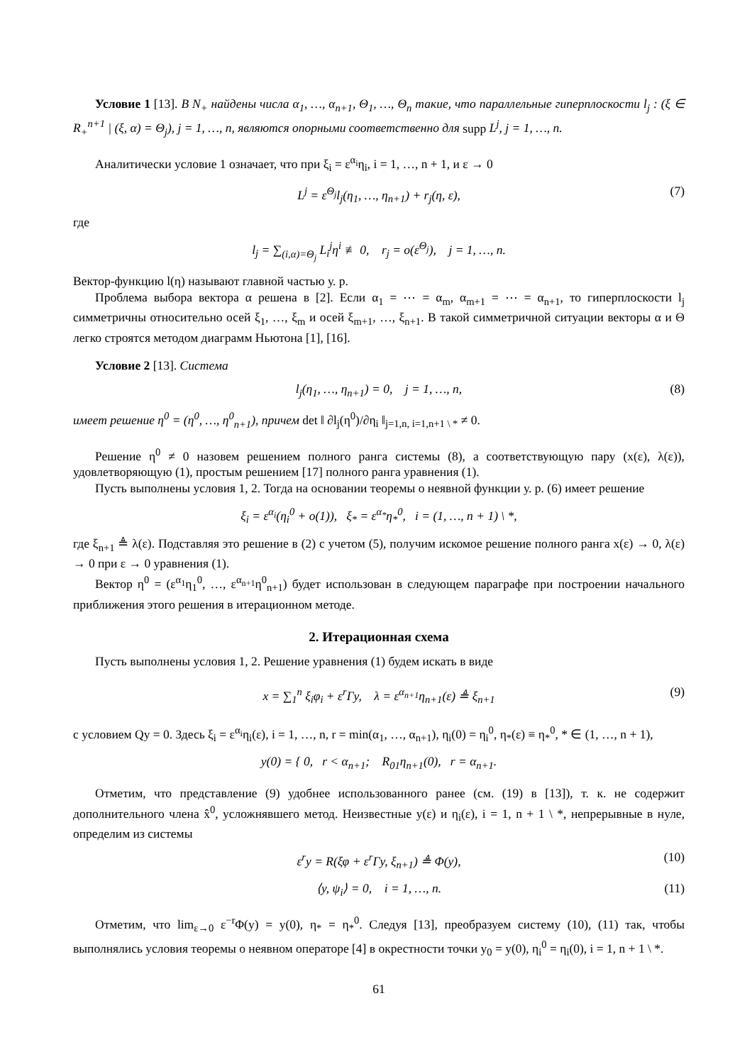Условие 1 [13]. В N<sub>+</sub> найдены числа α<sub>1</sub>, …, α<sub>n+1</sub>, Θ<sub>1</sub>, …, Θ<sub>n</sub> такие, что параллельные гиперплоскости l<sub>j</sub> : (ξ ∈ R<sub>+</sub><sup>n+1</sup> | (ξ, α) = Θ<sub>j</sub>), j = 1, …, n, являются опорными соответственно для supp L<sup>j</sup>, j = 1, …, n.
Аналитически условие 1 означает, что при ξ<sub>i</sub> = ε<sup>α<sub>i</sub></sup>η<sub>i</sub>, i = 1, …, n + 1, и ε → 0
L<sup>j</sup> = ε<sup>Θ<sub>j</sub></sup>l<sub>j</sub>(η<sub>1</sub>, …, η<sub>n+1</sub>) + r<sub>j</sub>(η, ε), (7)
где
l<sub>j</sub> = ∑<sub>(i,α)=Θ<sub>j</sub></sub> L<sub>i</sub><sup>j</sup>η<sup>i</sup> ≢ 0, r<sub>j</sub> = o(ε<sup>Θ<sub>j</sub></sup>), j = 1, …, n.
Вектор-функцию l(η) называют главной частью у. р.
Проблема выбора вектора α решена в [2]. Если α<sub>1</sub> = ⋯ = α<sub>m</sub>, α<sub>m+1</sub> = ⋯ = α<sub>n+1</sub>, то гиперплоскости l<sub>j</sub> симметричны относительно осей ξ<sub>1</sub>, …, ξ<sub>m</sub> и осей ξ<sub>m+1</sub>, …, ξ<sub>n+1</sub>. В такой симметричной ситуации векторы α и Θ легко строятся методом диаграмм Ньютона [1], [16].
Условие 2 [13]. Система
l<sub>j</sub>(η<sub>1</sub>, …, η<sub>n+1</sub>) = 0, j = 1, …, n, (8)
имеет решение η<sup>0</sup> = (η<sup>0</sup>, …, η<sup>0</sup><sub>n+1</sub>), причем det ‖ ∂l<sub>j</sub>(η<sup>0</sup>)/∂η<sub>i</sub> ‖<sub>j=1,n, i=1,n+1 \ *</sub> ≠ 0.
Решение η<sup>0</sup> ≠ 0 назовем решением полного ранга системы (8), а соответствующую пару (x(ε), λ(ε)), удовлетворяющую (1), простым решением [17] полного ранга уравнения (1).
Пусть выполнены условия 1, 2. Тогда на основании теоремы о неявной функции у. р. (6) имеет решение
ξ<sub>i</sub> = ε<sup>α<sub>i</sub></sup>(η<sub>i</sub><sup>0</sup> + o(1)), ξ<sub>*</sub> = ε<sup>α<sub>*</sub></sup>η<sub>*</sub><sup>0</sup>, i = (1, …, n + 1) \ *,
где ξ<sub>n+1</sub> ≜ λ(ε). Подставляя это решение в (2) с учетом (5), получим искомое решение полного ранга x(ε) → 0, λ(ε) → 0 при ε → 0 уравнения (1).
Вектор η<sup>0</sup> = (ε<sup>α<sub>1</sub></sup>η<sub>1</sub><sup>0</sup>, …, ε<sup>α<sub>n+1</sub></sup>η<sup>0</sup><sub>n+1</sub>) будет использован в следующем параграфе при построении начального приближения этого решения в итерационном методе.
2. Итерационная схема
Пусть выполнены условия 1, 2. Решение уравнения (1) будем искать в виде
x = ∑<sub>1</sub><sup>n</sup> ξ<sub>i</sub>φ<sub>i</sub> + ε<sup>r</sup>Γy, λ = ε<sup>α<sub>n+1</sub></sup>η<sub>n+1</sub>(ε) ≜ ξ<sub>n+1</sub> (9)
с условием Qy = 0. Здесь ξ<sub>i</sub> = ε<sup>α<sub>i</sub></sup>η<sub>i</sub>(ε), i = 1, …, n, r = min(α<sub>1</sub>, …, α<sub>n+1</sub>), η<sub>i</sub>(0) = η<sub>i</sub><sup>0</sup>, η<sub>*</sub>(ε) ≡ η<sub>*</sub><sup>0</sup>, * ∈ (1, …, n + 1),
y(0) = { 0, r < α<sub>n+1</sub>; R<sub>01</sub>η<sub>n+1</sub>(0), r = α<sub>n+1</sub>.
Отметим, что представление (9) удобнее использованного ранее (см. (19) в [13]), т. к. не содержит дополнительного члена x̂<sup>0</sup>, усложнявшего метод. Неизвестные y(ε) и η<sub>i</sub>(ε), i = 1, n + 1 \ *, непрерывные в нуле, определим из системы
ε<sup>r</sup>y = R(ξφ + ε<sup>r</sup>Γy, ξ<sub>n+1</sub>) ≜ Φ(y), (10)
⟨y, ψ<sub>i</sub>⟩ = 0, i = 1, …, n. (11)
Отметим, что lim<sub>ε→0</sub> ε<sup>−r</sup>Φ(y) = y(0), η<sub>*</sub> = η<sub>*</sub><sup>0</sup>. Следуя [13], преобразуем систему (10), (11) так, чтобы выполнялись условия теоремы о неявном операторе [4] в окрестности точки y<sub>0</sub> = y(0), η<sub>i</sub><sup>0</sup> = η<sub>i</sub>(0), i = 1, n + 1 \ *.
61